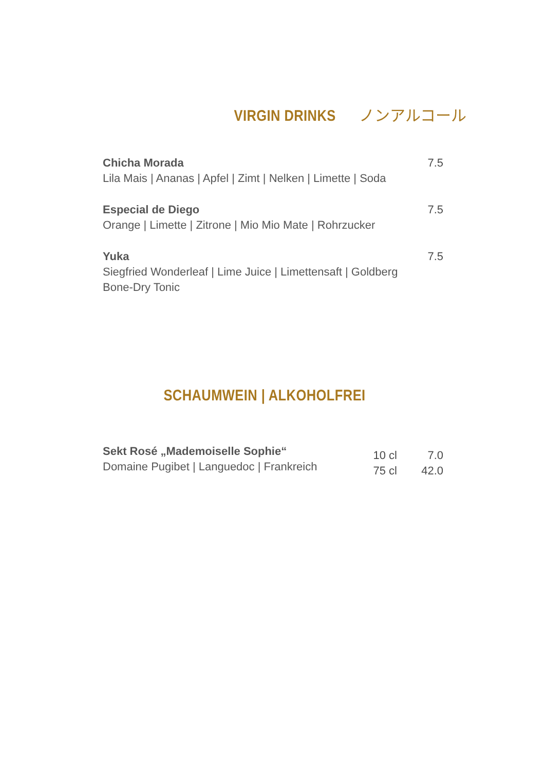VIRGIN DRINKS ノンアルコール
Chicha Morada
Lila Mais | Ananas | Apfel | Zimt | Nelken | Limette | Soda
7.5
Especial de Diego
Orange | Limette | Zitrone | Mio Mio Mate | Rohrzucker
7.5
Yuka
Siegfried Wonderleaf | Lime Juice | Limettensaft | Goldberg
Bone-Dry Tonic
7.5
SCHAUMWEIN | ALKOHOLFREI
Sekt Rosé „Mademoiselle Sophie“
Domaine Pugibet | Languedoc | Frankreich
10 cl 7.0 75 cl 42.0